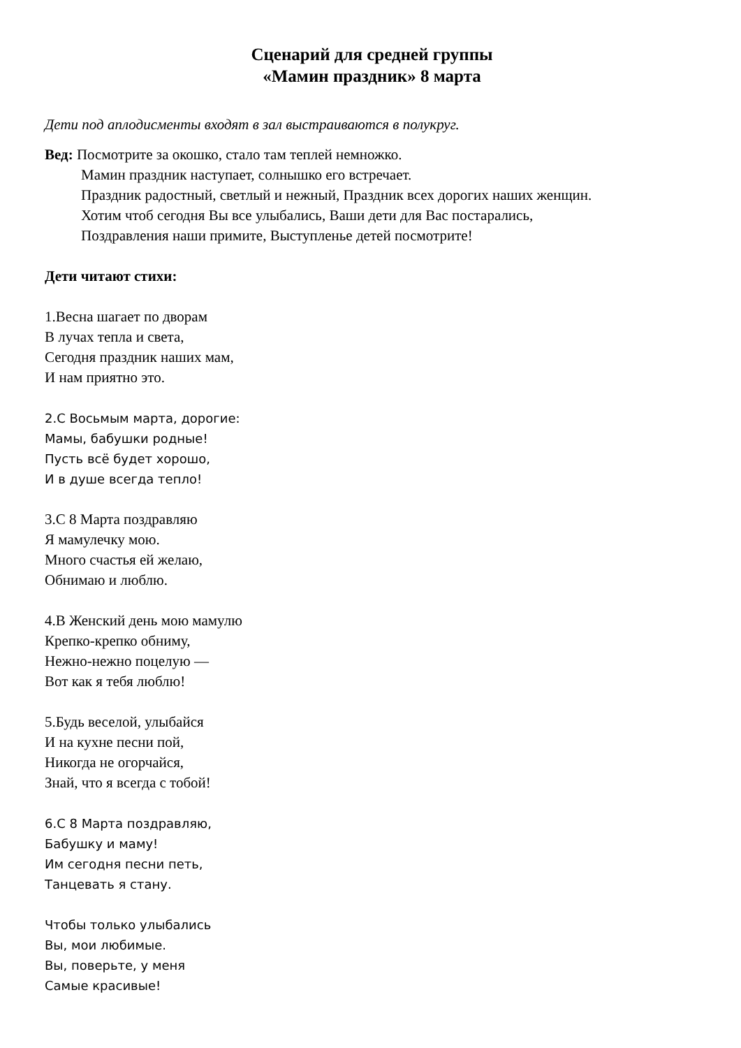Сценарий для средней группы
«Мамин праздник» 8 марта
Дети под аплодисменты входят в зал выстраиваются в полукруг.
Вед: Посмотрите за окошко, стало там теплей немножко.
Мамин праздник наступает, солнышко его встречает.
Праздник радостный, светлый и нежный, Праздник всех дорогих наших женщин.
Хотим чтоб сегодня Вы все улыбались, Ваши дети для Вас постарались,
Поздравления наши примите, Выступленье детей посмотрите!
Дети читают стихи:
1.Весна шагает по дворам
В лучах тепла и света,
Сегодня праздник наших мам,
И нам приятно это.
2.С Восьмым марта, дорогие:
Мамы, бабушки родные!
Пусть всё будет хорошо,
И в душе всегда тепло!
3.С 8 Марта поздравляю
Я мамулечку мою.
Много счастья ей желаю,
Обнимаю и люблю.
4.В Женский день мою мамулю
Крепко-крепко обниму,
Нежно-нежно поцелую —
Вот как я тебя люблю!
5.Будь веселой, улыбайся
И на кухне песни пой,
Никогда не огорчайся,
Знай, что я всегда с тобой!
6.С 8 Марта поздравляю,
Бабушку и маму!
Им сегодня песни петь,
Танцевать я стану.
Чтобы только улыбались
Вы, мои любимые.
Вы, поверьте, у меня
Самые красивые!